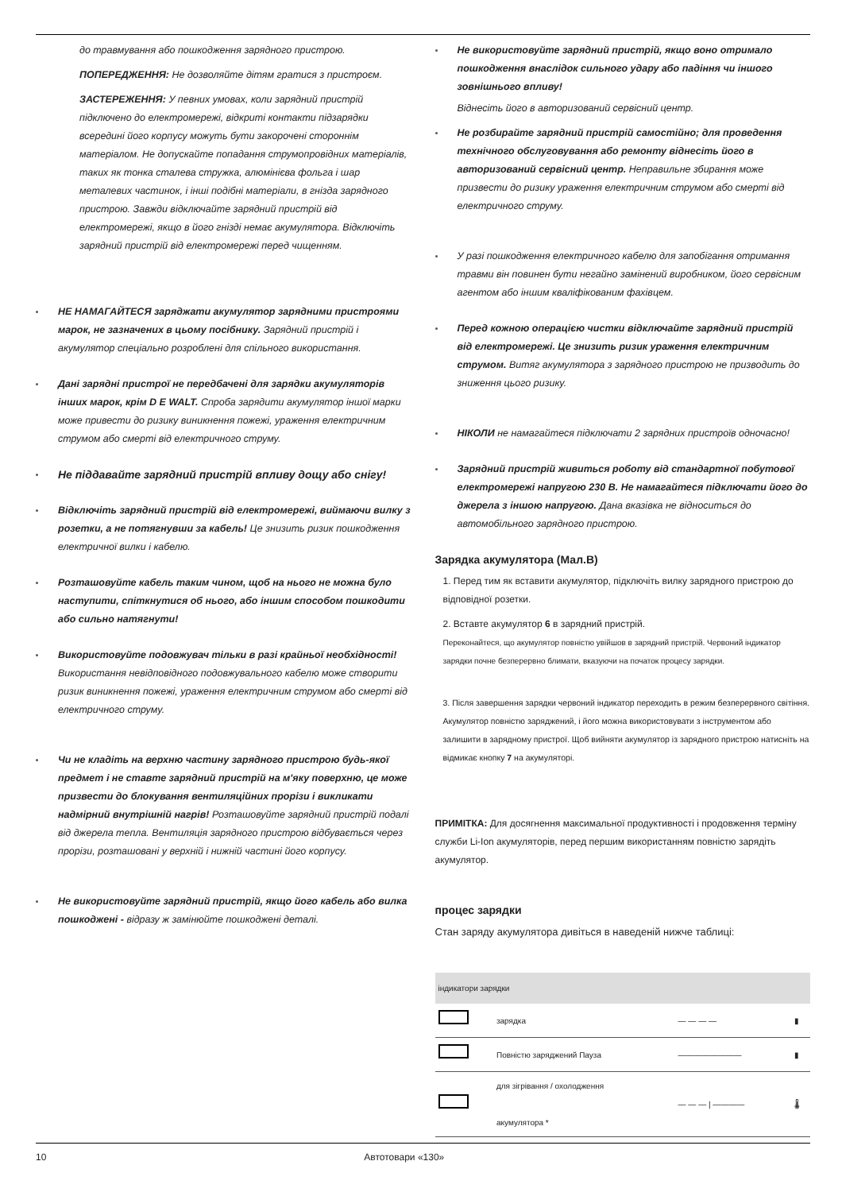до травмування або пошкодження зарядного пристрою.
ПОПЕРЕДЖЕННЯ: Не дозволяйте дітям гратися з пристроєм.
ЗАСТЕРЕЖЕННЯ: У певних умовах, коли зарядний пристрій підключено до електромережі, відкриті контакти підзарядки всередині його корпусу можуть бути закорочені стороннім матеріалом. Не допускайте попадання струмопровідних матеріалів, таких як тонка сталева стружка, алюмінієва фольга і шар металевих частинок, і інші подібні матеріали, в гнізда зарядного пристрою. Завжди відключайте зарядний пристрій від електромережі, якщо в його гнізді немає акумулятора. Відключіть зарядний пристрій від електромережі перед чищенням.
НЕ НАМАГАЙТЕСЯ заряджати акумулятор зарядними пристроями марок, не зазначених в цьому посібнику. Зарядний пристрій і акумулятор спеціально розроблені для спільного використання.
Дані зарядні пристрої не передбачені для зарядки акумуляторів інших марок, крім D E WALT. Спроба зарядити акумулятор іншої марки може привести до ризику виникнення пожежі, ураження електричним струмом або смерті від електричного струму.
Не піддавайте зарядний пристрій впливу дощу або снігу!
Відключіть зарядний пристрій від електромережі, виймаючи вилку з розетки, а не потягнувши за кабель! Це знизить ризик пошкодження електричної вилки і кабелю.
Розташовуйте кабель таким чином, щоб на нього не можна було наступити, спіткнутися об нього, або іншим способом пошкодити або сильно натягнути!
Використовуйте подовжувач тільки в разі крайньої необхідності! Використання невідповідного подовжувального кабелю може створити ризик виникнення пожежі, ураження електричним струмом або смерті від електричного струму.
Чи не кладіть на верхню частину зарядного пристрою будь-якої предмет і не ставте зарядний пристрій на м'яку поверхню, це може призвести до блокування вентиляційних прорізи і викликати надмірний внутрішній нагрів! Розташовуйте зарядний пристрій подалі від джерела тепла. Вентиляція зарядного пристрою відбувається через прорізи, розташовані у верхній і нижній частині його корпусу.
Не використовуйте зарядний пристрій, якщо його кабель або вилка пошкоджені - відразу ж замінюйте пошкоджені деталі.
Не використовуйте зарядний пристрій, якщо воно отримало пошкодження внаслідок сильного удару або падіння чи іншого зовнішнього впливу!
Віднесіть його в авторизований сервісний центр.
Не розбирайте зарядний пристрій самостійно; для проведення технічного обслуговування або ремонту віднесіть його в авторизований сервісний центр. Неправильне збирання може призвести до ризику ураження електричним струмом або смерті від електричного струму.
У разі пошкодження електричного кабелю для запобігання отримання травми він повинен бути негайно замінений виробником, його сервісним агентом або іншим кваліфікованим фахівцем.
Перед кожною операцією чистки відключайте зарядний пристрій від електромережі. Це знизить ризик ураження електричним струмом. Витяг акумулятора з зарядного пристрою не призводить до зниження цього ризику.
НІКОЛИ не намагайтеся підключати 2 зарядних пристроїв одночасно!
Зарядний пристрій живиться роботу від стандартної побутової електромережі напругою 230 В. Не намагайтеся підключати його до джерела з іншою напругою. Дана вказівка не відноситься до автомобільного зарядного пристрою.
Зарядка акумулятора (Мал.B)
1. Перед тим як вставити акумулятор, підключіть вилку зарядного пристрою до відповідної розетки.
2. Вставте акумулятор 6 в зарядний пристрій.
Переконайтеся, що акумулятор повністю увійшов в зарядний пристрій. Червоний індикатор зарядки почне безперервно блимати, вказуючи на початок процесу зарядки.
3. Після завершення зарядки червоний індикатор переходить в режим безперервного світіння. Акумулятор повністю заряджений, і його можна використовувати з інструментом або залишити в зарядному пристрої. Щоб вийняти акумулятор із зарядного пристрою натисніть на відмикає кнопку 7 на акумуляторі.
ПРИМІТКА: Для досягнення максимальної продуктивності і продовження терміну служби Li-Ion акумуляторів, перед першим використанням повністю зарядіть акумулятор.
процес зарядки
Стан заряду акумулятора дивіться в наведеній нижче таблиці:
| індикатори зарядки | | | |
| --- | --- | --- | --- |
| | зарядка | — — — — | ▮ |
| | Повністю заряджений Пауза | ———————— | ▮ |
| | для зігрівання / охолодження акумулятора * | — — — / ———— | 🌡 |
10 Автотовари «130»